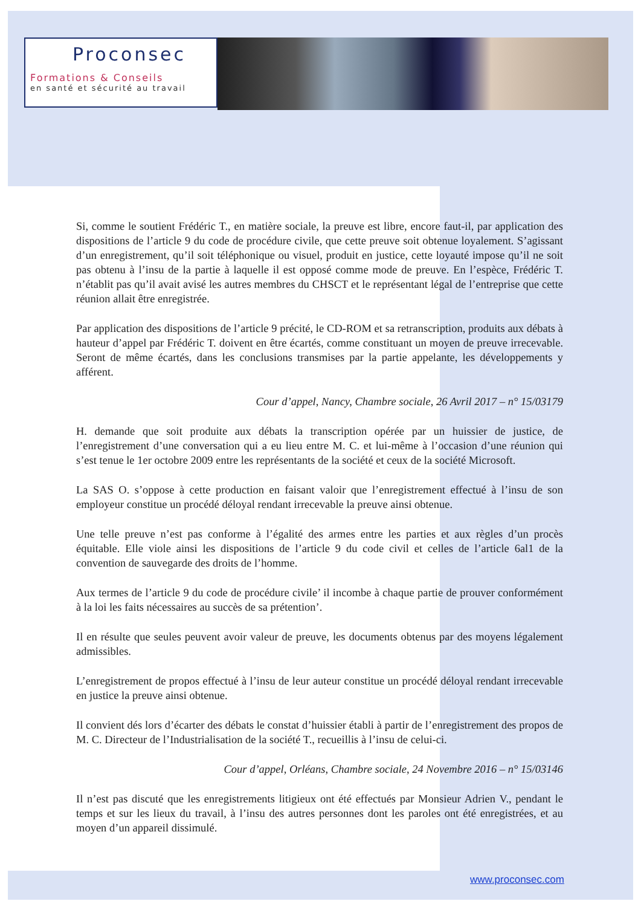Proconsec
Formations & Conseils
en santé et sécurité au travail
Si, comme le soutient Frédéric T., en matière sociale, la preuve est libre, encore faut-il, par application des dispositions de l’article 9 du code de procédure civile, que cette preuve soit obtenue loyalement. S’agissant d’un enregistrement, qu’il soit téléphonique ou visuel, produit en justice, cette loyauté impose qu’il ne soit pas obtenu à l’insu de la partie à laquelle il est opposé comme mode de preuve. En l’espèce, Frédéric T. n’établit pas qu’il avait avisé les autres membres du CHSCT et le représentant légal de l’entreprise que cette réunion allait être enregistrée.
Par application des dispositions de l’article 9 précité, le CD-ROM et sa retranscription, produits aux débats à hauteur d’appel par Frédéric T. doivent en être écartés, comme constituant un moyen de preuve irrecevable. Seront de même écartés, dans les conclusions transmises par la partie appelante, les développements y afférent.
Cour d’appel, Nancy, Chambre sociale, 26 Avril 2017 – n° 15/03179
H. demande que soit produite aux débats la transcription opérée par un huissier de justice, de l’enregistrement d’une conversation qui a eu lieu entre M. C. et lui-même à l’occasion d’une réunion qui s’est tenue le 1er octobre 2009 entre les représentants de la société et ceux de la société Microsoft.
La SAS O. s’oppose à cette production en faisant valoir que l’enregistrement effectué à l’insu de son employeur constitue un procédé déloyal rendant irrecevable la preuve ainsi obtenue.
Une telle preuve n’est pas conforme à l’égalité des armes entre les parties et aux règles d’un procès équitable. Elle viole ainsi les dispositions de l’article 9 du code civil et celles de l’article 6al1 de la convention de sauvegarde des droits de l’homme.
Aux termes de l’article 9 du code de procédure civile’ il incombe à chaque partie de prouver conformément à la loi les faits nécessaires au succès de sa prétention’.
Il en résulte que seules peuvent avoir valeur de preuve, les documents obtenus par des moyens légalement admissibles.
L’enregistrement de propos effectué à l’insu de leur auteur constitue un procédé déloyal rendant irrecevable en justice la preuve ainsi obtenue.
Il convient dés lors d’écarter des débats le constat d’huissier établi à partir de l’enregistrement des propos de M. C. Directeur de l’Industrialisation de la société T., recueillis à l’insu de celui-ci.
Cour d’appel, Orléans, Chambre sociale, 24 Novembre 2016 – n° 15/03146
Il n’est pas discuté que les enregistrements litigieux ont été effectués par Monsieur Adrien V., pendant le temps et sur les lieux du travail, à l’insu des autres personnes dont les paroles ont été enregistrées, et au moyen d’un appareil dissimulé.
www.proconsec.com